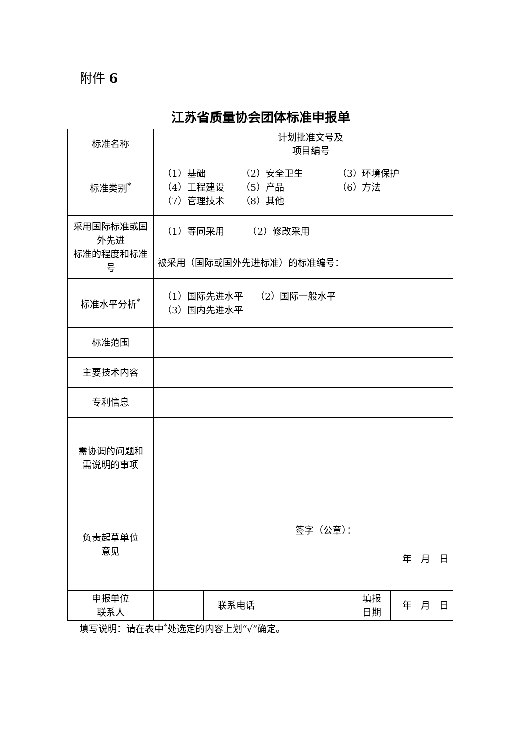附件 6
江苏省质量协会团体标准申报单
| 标准名称 | | | 计划批准文号及 项目编号 | | |
| 标准类别<sup>*</sup> | （1）基础 （2）安全卫生 （3）环境保护 （4）工程建设 （5）产品 （6）方法 （7）管理技术 （8）其他 | | | | |
| 采用国际标准或国外先进 标准的程度和标准号 | （1）等同采用 （2）修改采用 | | | | |
| | 被采用（国际或国外先进标准）的标准编号： | | | | |
| 标准水平分析<sup>*</sup> | （1）国际先进水平 （2）国际一般水平 （3）国内先进水平 | | | | |
| 标准范围 | | | | | |
| 主要技术内容 | | | | | |
| 专利信息 | | | | | |
| 需协调的问题和 需说明的事项 | | | | | |
| 负责起草单位 意见 | 签字（公章）： 年 月 日 | | | | |
| 申报单位 联系人 | | 联系电话 | | 填报 日期 | 年 月 日 |
填写说明：请在表中<sup>*</sup>处选定的内容上划“√”确定。